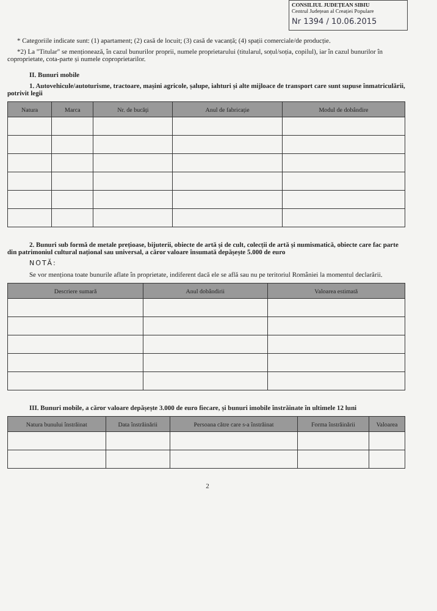CONSILIUL JUDEȚEAN SIBIU
Centrul Județean al Creației Populare
Nr 1394 / 10.06.2015
* Categoriile indicate sunt: (1) apartament; (2) casă de locuit; (3) casă de vacanță; (4) spații comerciale/de producție.
*2) La "Titular" se menționează, în cazul bunurilor proprii, numele proprietarului (titularul, soțul/soția, copilul), iar în cazul bunurilor în coproprietate, cota-parte și numele coproprietarilor.
II. Bunuri mobile
1. Autovehicule/autoturisme, tractoare, mașini agricole, șalupe, iahturi și alte mijloace de transport care sunt supuse înmatriculării, potrivit legii
| Natura | Marca | Nr. de bucăți | Anul de fabricație | Modul de dobândire |
| --- | --- | --- | --- | --- |
2. Bunuri sub formă de metale prețioase, bijuterii, obiecte de artă și de cult, colecții de artă și numismatică, obiecte care fac parte din patrimoniul cultural național sau universal, a căror valoare însumată depășește 5.000 de euro
NOTĂ:
Se vor menționa toate bunurile aflate în proprietate, indiferent dacă ele se află sau nu pe teritoriul României la momentul declarării.
| Descriere sumară | Anul dobândirii | Valoarea estimată |
| --- | --- | --- |
III. Bunuri mobile, a căror valoare depășește 3.000 de euro fiecare, și bunuri imobile înstrăinate în ultimele 12 luni
| Natura bunului înstrăinat | Data înstrăinării | Persoana către care s-a înstrăinat | Forma înstrăinării | Valoarea |
| --- | --- | --- | --- | --- |
2